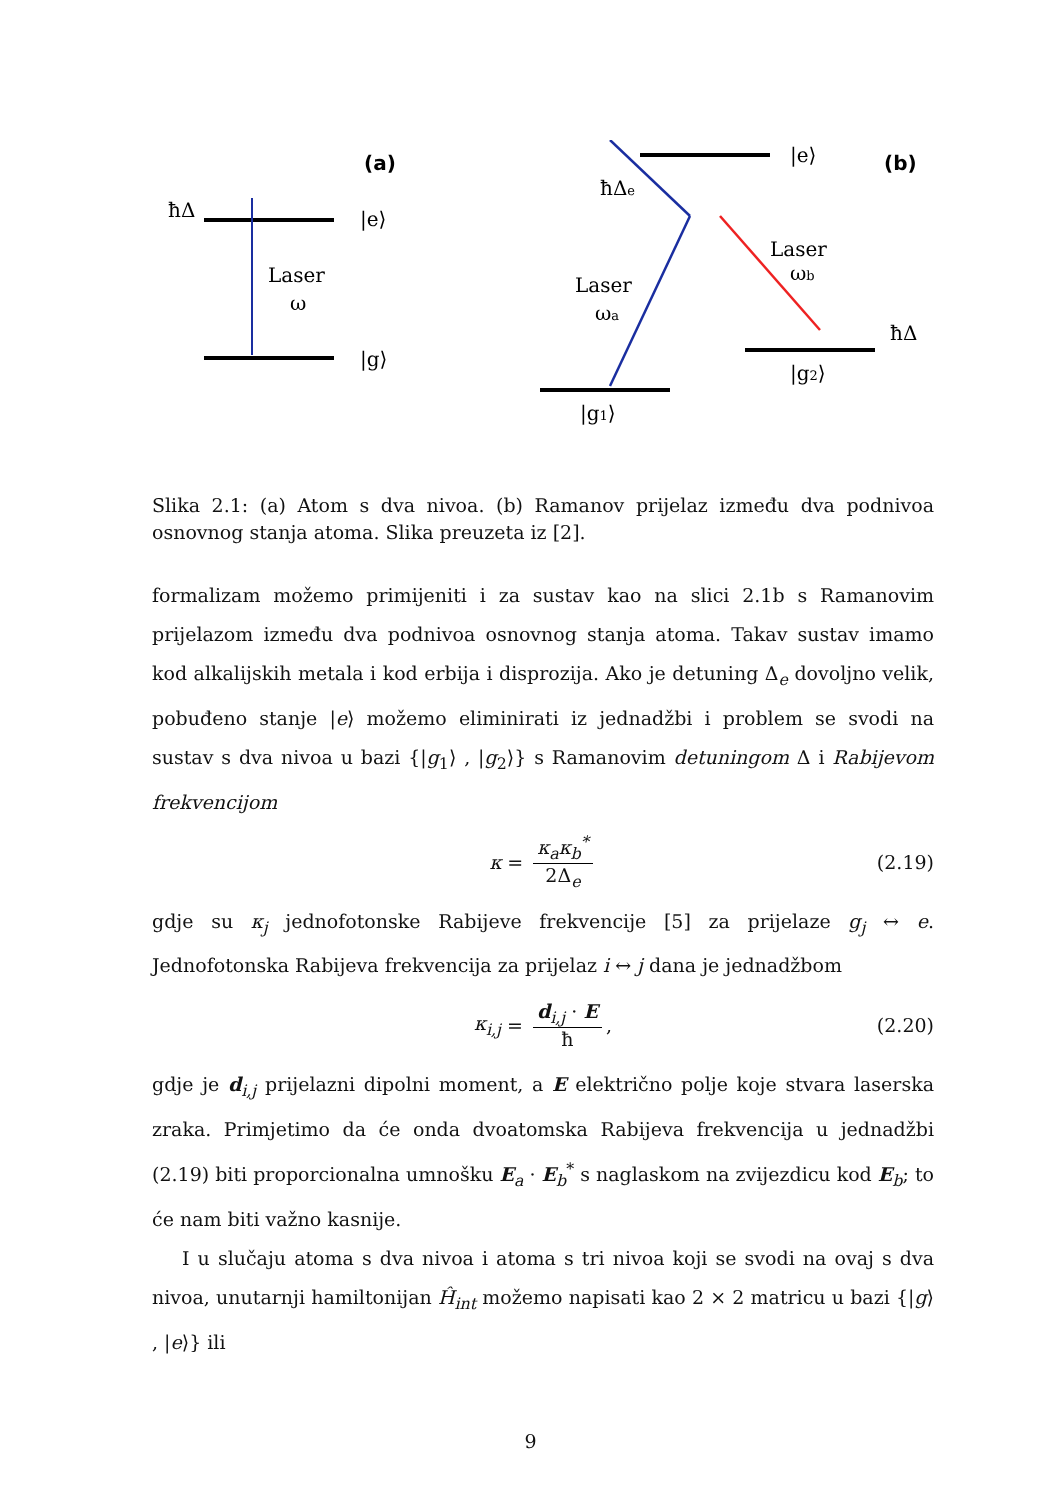(a)
ħΔ
|e⟩
|g⟩
Laser
ω
(b)
|e⟩
ħΔe
Laser
ωb
Laser
ωa
ħΔ
|g2⟩
|g1⟩
Slika 2.1: (a) Atom s dva nivoa. (b) Ramanov prijelaz između dva podnivoa osnovnog stanja atoma. Slika preuzeta iz [2].
formalizam možemo primijeniti i za sustav kao na slici 2.1b s Ramanovim prijelazom između dva podnivoa osnovnog stanja atoma. Takav sustav imamo kod alkalijskih metala i kod erbija i disprozija. Ako je detuning Δ<sub>e</sub> dovoljno velik, pobuđeno stanje |e⟩ možemo eliminirati iz jednadžbi i problem se svodi na sustav s dva nivoa u bazi {|g<sub>1</sub>⟩ , |g<sub>2</sub>⟩} s Ramanovim detuningom Δ i Rabijevom frekvencijom
κ = κ<sub>a</sub>κ<sub>b</sub><sup>*</sup> 2Δ<sub>e</sub> (2.19)
gdje su κ<sub>j</sub> jednofotonske Rabijeve frekvencije [5] za prijelaze g<sub>j</sub> ↔ e. Jednofotonska Rabijeva frekvencija za prijelaz i ↔ j dana je jednadžbom
κ<sub>i,j</sub> = d<sub>i,j</sub> · E ħ, (2.20)
gdje je d<sub>i,j</sub> prijelazni dipolni moment, a E električno polje koje stvara laserska zraka. Primjetimo da će onda dvoatomska Rabijeva frekvencija u jednadžbi (2.19) biti proporcionalna umnošku E<sub>a</sub> · E<sub>b</sub><sup>*</sup> s naglaskom na zvijezdicu kod E<sub>b</sub>; to će nam biti važno kasnije.
I u slučaju atoma s dva nivoa i atoma s tri nivoa koji se svodi na ovaj s dva nivoa, unutarnji hamiltonijan Ĥ<sub>int</sub> možemo napisati kao 2 × 2 matricu u bazi {|g⟩ , |e⟩} ili
9